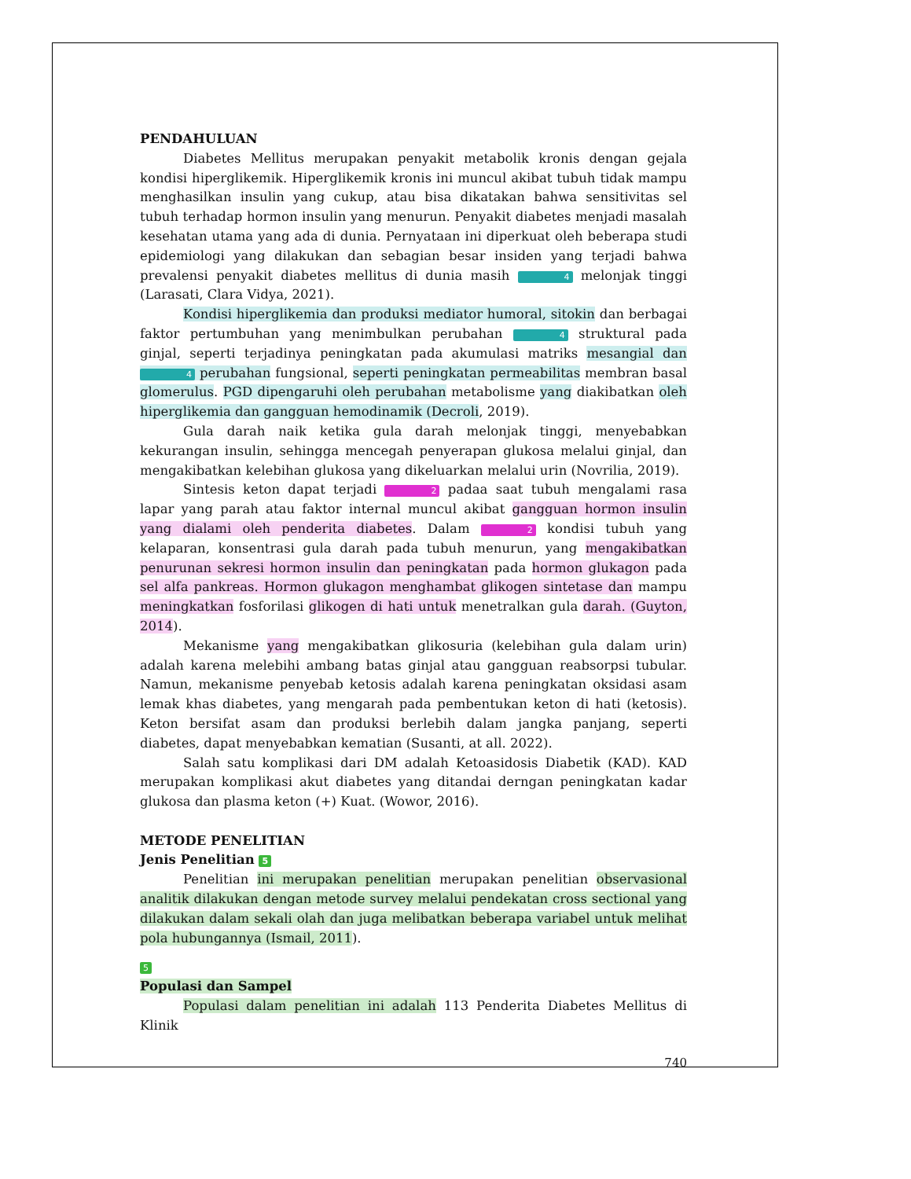PENDAHULUAN
Diabetes Mellitus merupakan penyakit metabolik kronis dengan gejala kondisi hiperglikemik. Hiperglikemik kronis ini muncul akibat tubuh tidak mampu menghasilkan insulin yang cukup, atau bisa dikatakan bahwa sensitivitas sel tubuh terhadap hormon insulin yang menurun. Penyakit diabetes menjadi masalah kesehatan utama yang ada di dunia. Pernyataan ini diperkuat oleh beberapa studi epidemiologi yang dilakukan dan sebagian besar insiden yang terjadi bahwa prevalensi penyakit diabetes mellitus di dunia masih 4 melonjak tinggi (Larasati, Clara Vidya, 2021).
Kondisi hiperglikemia dan produksi mediator humoral, sitokin dan berbagai faktor pertumbuhan yang menimbulkan perubahan 4 struktural pada ginjal, seperti terjadinya peningkatan pada akumulasi matriks mesangial dan 4 perubahan fungsional, seperti peningkatan permeabilitas membran basal glomerulus. PGD dipengaruhi oleh perubahan metabolisme yang diakibatkan oleh hiperglikemia dan gangguan hemodinamik (Decroli, 2019).
Gula darah naik ketika gula darah melonjak tinggi, menyebabkan kekurangan insulin, sehingga mencegah penyerapan glukosa melalui ginjal, dan mengakibatkan kelebihan glukosa yang dikeluarkan melalui urin (Novrilia, 2019).
Sintesis keton dapat terjadi 2 padaa saat tubuh mengalami rasa lapar yang parah atau faktor internal muncul akibat gangguan hormon insulin yang dialami oleh penderita diabetes. Dalam 2 kondisi tubuh yang kelaparan, konsentrasi gula darah pada tubuh menurun, yang mengakibatkan penurunan sekresi hormon insulin dan peningkatan pada hormon glukagon pada sel alfa pankreas. Hormon glukagon menghambat glikogen sintetase dan mampu meningkatkan fosforilasi glikogen di hati untuk menetralkan gula darah. (Guyton, 2014).
Mekanisme yang mengakibatkan glikosuria (kelebihan gula dalam urin) adalah karena melebihi ambang batas ginjal atau gangguan reabsorpsi tubular. Namun, mekanisme penyebab ketosis adalah karena peningkatan oksidasi asam lemak khas diabetes, yang mengarah pada pembentukan keton di hati (ketosis). Keton bersifat asam dan produksi berlebih dalam jangka panjang, seperti diabetes, dapat menyebabkan kematian (Susanti, at all. 2022).
Salah satu komplikasi dari DM adalah Ketoasidosis Diabetik (KAD). KAD merupakan komplikasi akut diabetes yang ditandai derngan peningkatan kadar glukosa dan plasma keton (+) Kuat. (Wowor, 2016).
METODE PENELITIAN
Jenis Penelitian 5
Penelitian ini merupakan penelitian merupakan penelitian observasional analitik dilakukan dengan metode survey melalui pendekatan cross sectional yang dilakukan dalam sekali olah dan juga melibatkan beberapa variabel untuk melihat pola hubungannya (Ismail, 2011).
5
Populasi dan Sampel
Populasi dalam penelitian ini adalah 113 Penderita Diabetes Mellitus di Klinik
740